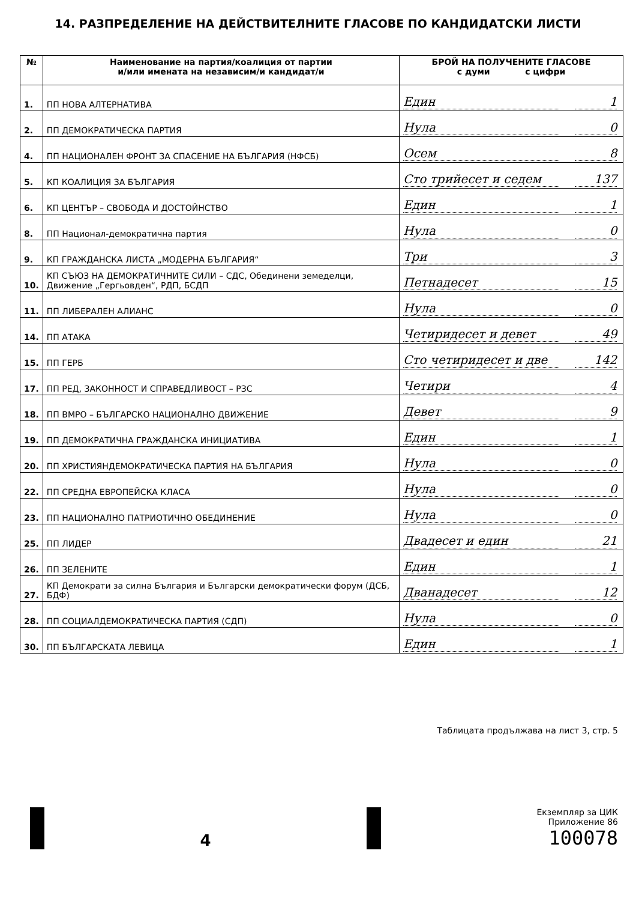14. РАЗПРЕДЕЛЕНИЕ НА ДЕЙСТВИТЕЛНИТЕ ГЛАСОВЕ ПО КАНДИДАТСКИ ЛИСТИ
| № | Наименование на партия/коалиция от партии и/или имената на независим/и кандидат/и | БРОЙ НА ПОЛУЧЕНИТЕ ГЛАСОВЕ с думи с цифри |
| --- | --- | --- |
| 1. | ПП НОВА АЛТЕРНАТИВА | Един 1 |
| 2. | ПП ДЕМОКРАТИЧЕСКА ПАРТИЯ | Нула 0 |
| 4. | ПП НАЦИОНАЛЕН ФРОНТ ЗА СПАСЕНИЕ НА БЪЛГАРИЯ (НФСБ) | Осем 8 |
| 5. | КП КОАЛИЦИЯ ЗА БЪЛГАРИЯ | Сто трийесет и седем 137 |
| 6. | КП ЦЕНТЪР – СВОБОДА И ДОСТОЙНСТВО | Един 1 |
| 8. | ПП Национал-демократична партия | Нула 0 |
| 9. | КП ГРАЖДАНСКА ЛИСТА „МОДЕРНА БЪЛГАРИЯ“ | Три 3 |
| 10. | КП СЪЮЗ НА ДЕМОКРАТИЧНИТЕ СИЛИ – СДС, Обединени земеделци, Движение „Гергьовден“, РДП, БСДП | Петнадесет 15 |
| 11. | ПП ЛИБЕРАЛЕН АЛИАНС | Нула 0 |
| 14. | ПП АТАКА | Четиридесет и девет 49 |
| 15. | ПП ГЕРБ | Сто четиридесет и две 142 |
| 17. | ПП РЕД, ЗАКОННОСТ И СПРАВЕДЛИВОСТ – РЗС | Четири 4 |
| 18. | ПП ВМРО – БЪЛГАРСКО НАЦИОНАЛНО ДВИЖЕНИЕ | Девет 9 |
| 19. | ПП ДЕМОКРАТИЧНА ГРАЖДАНСКА ИНИЦИАТИВА | Един 1 |
| 20. | ПП ХРИСТИЯНДЕМОКРАТИЧЕСКА ПАРТИЯ НА БЪЛГАРИЯ | Нула 0 |
| 22. | ПП СРЕДНА ЕВРОПЕЙСКА КЛАСА | Нула 0 |
| 23. | ПП НАЦИОНАЛНО ПАТРИОТИЧНО ОБЕДИНЕНИЕ | Нула 0 |
| 25. | ПП ЛИДЕР | Двадесет и един 21 |
| 26. | ПП ЗЕЛЕНИТЕ | Един 1 |
| 27. | КП Демократи за силна България и Български демократически форум (ДСБ, БДФ) | Дванадесет 12 |
| 28. | ПП СОЦИАЛДЕМОКРАТИЧЕСКА ПАРТИЯ (СДП) | Нула 0 |
| 30. | ПП БЪЛГАРСКАТА ЛЕВИЦА | Един 1 |
Таблицата продължава на лист 3, стр. 5
4
Екземпляр за ЦИК
Приложение 86
100078